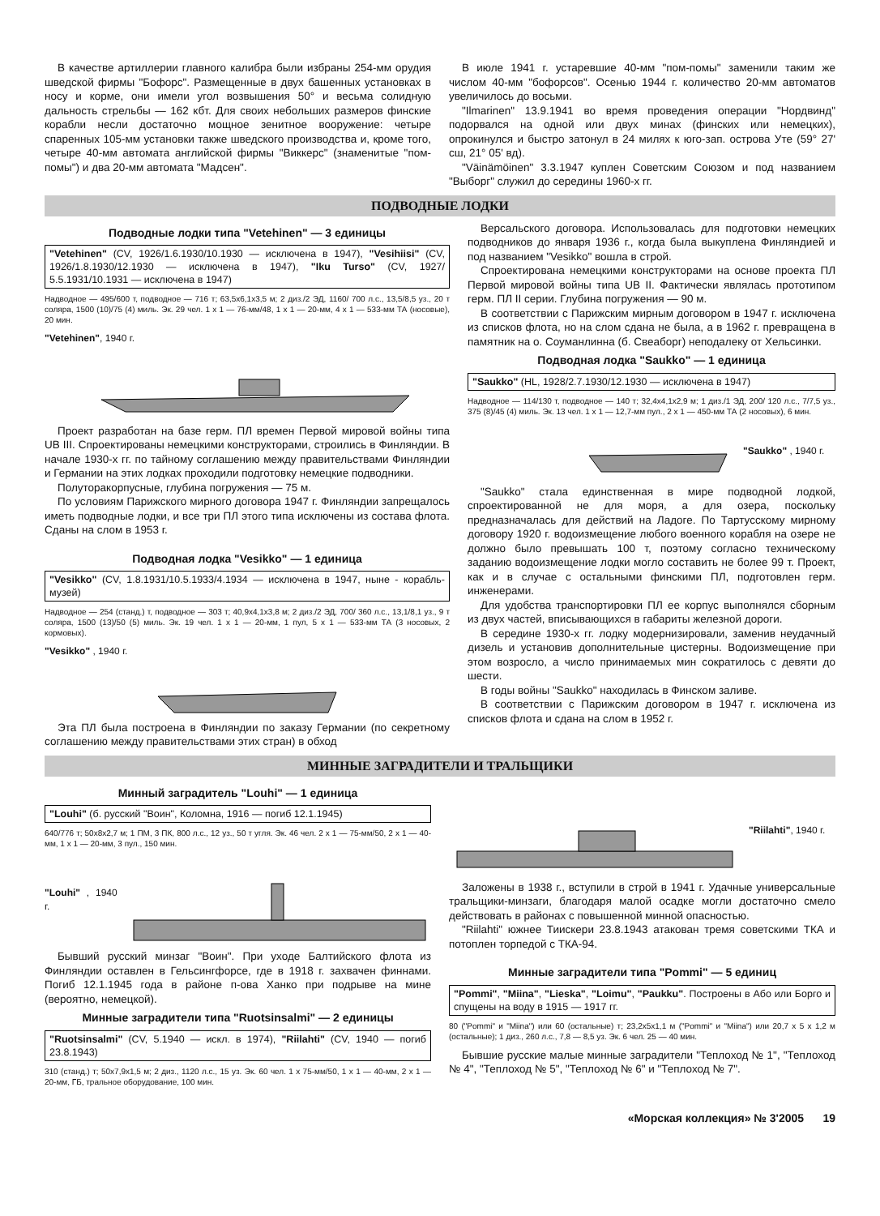В качестве артиллерии главного калибра были избраны 254-мм орудия шведской фирмы "Бофорс". Размещенные в двух башенных установках в носу и корме, они имели угол возвышения 50° и весьма солидную дальность стрельбы — 162 кбт. Для своих небольших размеров финские корабли несли достаточно мощное зенитное вооружение: четыре спаренных 105-мм установки также шведского производства и, кроме того, четыре 40-мм автомата английской фирмы "Виккерс" (знаменитые "пом-помы") и два 20-мм автомата "Мадсен".
В июле 1941 г. устаревшие 40-мм "пом-помы" заменили таким же числом 40-мм "бофорсов". Осенью 1944 г. количество 20-мм автоматов увеличилось до восьми.
"Ilmarinen" 13.9.1941 во время проведения операции "Нордвинд" подорвался на одной или двух минах (финских или немецких), опрокинулся и быстро затонул в 24 милях к юго-зап. острова Уте (59° 27' сш, 21° 05' вд).
"Väinämöinen" 3.3.1947 куплен Советским Союзом и под названием "Выборг" служил до середины 1960-х гг.
ПОДВОДНЫЕ ЛОДКИ
Подводные лодки типа "Vetehinen" — 3 единицы
"Vetehinen" (CV, 1926/1.6.1930/10.1930 — исключена в 1947), "Vesihiisi" (CV, 1926/1.8.1930/12.1930 — исключена в 1947), "Iku Turso" (CV, 1927/ 5.5.1931/10.1931 — исключена в 1947)
Надводное — 495/600 т, подводное — 716 т; 63,5х6,1х3,5 м; 2 диз./2 ЭД, 1160/ 700 л.с., 13,5/8,5 уз., 20 т соляра, 1500 (10)/75 (4) миль. Эк. 29 чел. 1 х 1 — 76-мм/48, 1 х 1 — 20-мм, 4 х 1 — 533-мм ТА (носовые), 20 мин.
"Vetehinen", 1940 г.
Проект разработан на базе герм. ПЛ времен Первой мировой войны типа UB III. Спроектированы немецкими конструкторами, строились в Финляндии. В начале 1930-х гг. по тайному соглашению между правительствами Финляндии и Германии на этих лодках проходили подготовку немецкие подводники.
Полуторакорпусные, глубина погружения — 75 м.
По условиям Парижского мирного договора 1947 г. Финляндии запрещалось иметь подводные лодки, и все три ПЛ этого типа исключены из состава флота. Сданы на слом в 1953 г.
Подводная лодка "Vesikko" — 1 единица
"Vesikko" (CV, 1.8.1931/10.5.1933/4.1934 — исключена в 1947, ныне - корабль-музей)
Надводное — 254 (станд.) т, подводное — 303 т; 40,9х4,1х3,8 м; 2 диз./2 ЭД, 700/ 360 л.с., 13,1/8,1 уз., 9 т соляра, 1500 (13)/50 (5) миль. Эк. 19 чел. 1 х 1 — 20-мм, 1 пул, 5 х 1 — 533-мм ТА (3 носовых, 2 кормовых).
"Vesikko" , 1940 г.
Эта ПЛ была построена в Финляндии по заказу Германии (по секретному соглашению между правительствами этих стран) в обход
Версальского договора. Использовалась для подготовки немецких подводников до января 1936 г., когда была выкуплена Финляндией и под названием "Vesikko" вошла в строй.
Спроектирована немецкими конструкторами на основе проекта ПЛ Первой мировой войны типа UB II. Фактически являлась прототипом герм. ПЛ II серии. Глубина погружения — 90 м.
В соответствии с Парижским мирным договором в 1947 г. исключена из списков флота, но на слом сдана не была, а в 1962 г. превращена в памятник на о. Соуманлинна (б. Свеаборг) неподалеку от Хельсинки.
Подводная лодка "Saukko" — 1 единица
"Saukko" (HL, 1928/2.7.1930/12.1930 — исключена в 1947)
Надводное — 114/130 т, подводное — 140 т; 32,4х4,1х2,9 м; 1 диз./1 ЭД, 200/ 120 л.с., 7/7,5 уз., 375 (8)/45 (4) миль. Эк. 13 чел. 1 х 1 — 12,7-мм пул., 2 х 1 — 450-мм ТА (2 носовых), 6 мин.
"Saukko" , 1940 г.
"Saukko" стала единственная в мире подводной лодкой, спроектированной не для моря, а для озера, поскольку предназначалась для действий на Ладоге. По Тартусскому мирному договору 1920 г. водоизмещение любого военного корабля на озере не должно было превышать 100 т, поэтому согласно техническому заданию водоизмещение лодки могло составить не более 99 т. Проект, как и в случае с остальными финскими ПЛ, подготовлен герм. инженерами.
Для удобства транспортировки ПЛ ее корпус выполнялся сборным из двух частей, вписывающихся в габариты железной дороги.
В середине 1930-х гг. лодку модернизировали, заменив неудачный дизель и установив дополнительные цистерны. Водоизмещение при этом возросло, а число принимаемых мин сократилось с девяти до шести.
В годы войны "Saukko" находилась в Финском заливе.
В соответствии с Парижским договором в 1947 г. исключена из списков флота и сдана на слом в 1952 г.
МИННЫЕ ЗАГРАДИТЕЛИ И ТРАЛЬЩИКИ
Минный заградитель "Louhi" — 1 единица
"Louhi" (б. русский "Воин", Коломна, 1916 — погиб 12.1.1945)
640/776 т; 50х8х2,7 м; 1 ПМ, 3 ПК, 800 л.с., 12 уз., 50 т угля. Эк. 46 чел. 2 х 1 — 75-мм/50, 2 х 1 — 40-мм, 1 х 1 — 20-мм, 3 пул., 150 мин.
"Louhi" , 1940 г.
Бывший русский минзаг "Воин". При уходе Балтийского флота из Финляндии оставлен в Гельсингфорсе, где в 1918 г. захвачен финнами. Погиб 12.1.1945 года в районе п-ова Ханко при подрыве на мине (вероятно, немецкой).
Минные заградители типа "Ruotsinsalmi" — 2 единицы
"Ruotsinsalmi" (CV, 5.1940 — искл. в 1974), "Riilahti" (CV, 1940 — погиб 23.8.1943)
310 (станд.) т; 50х7,9х1,5 м; 2 диз., 1120 л.с., 15 уз. Эк. 60 чел. 1 х 75-мм/50, 1 х 1 — 40-мм, 2 х 1 — 20-мм, ГБ, тральное оборудование, 100 мин.
"Riilahti", 1940 г.
Заложены в 1938 г., вступили в строй в 1941 г. Удачные универсальные тральщики-минзаги, благодаря малой осадке могли достаточно смело действовать в районах с повышенной минной опасностью.
"Riilahti" южнее Тиискери 23.8.1943 атакован тремя советскими ТКА и потоплен торпедой с ТКА-94.
Минные заградители типа "Pommi" — 5 единиц
"Pommi", "Miina", "Lieska", "Loimu", "Paukku". Построены в Або или Борго и спущены на воду в 1915 — 1917 гг.
80 ("Pommi" и "Miina") или 60 (остальные) т; 23,2х5х1,1 м ("Pommi" и "Miina") или 20,7 х 5 х 1,2 м (остальные); 1 диз., 260 л.с., 7,8 — 8,5 уз. Эк. 6 чел. 25 — 40 мин.
Бывшие русские малые минные заградители "Теплоход № 1", "Теплоход № 4", "Теплоход № 5", "Теплоход № 6" и "Теплоход № 7".
«Морская коллекция» № 3'2005 19